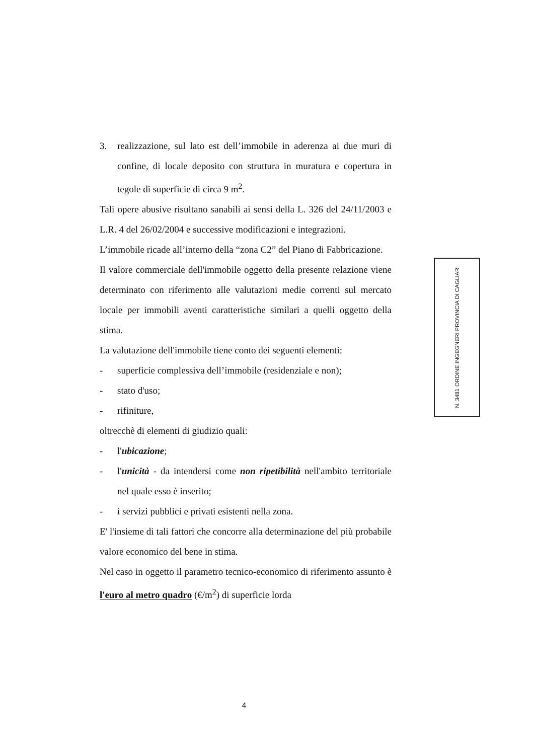3. realizzazione, sul lato est dell’immobile in aderenza ai due muri di confine, di locale deposito con struttura in muratura e copertura in tegole di superficie di circa 9 m<sup>2</sup>.
Tali opere abusive risultano sanabili ai sensi della L. 326 del 24/11/2003 e L.R. 4 del 26/02/2004 e successive modificazioni e integrazioni.
L’immobile ricade all’interno della “zona C2” del Piano di Fabbricazione.
Il valore commerciale dell'immobile oggetto della presente relazione viene determinato con riferimento alle valutazioni medie correnti sul mercato locale per immobili aventi caratteristiche similari a quelli oggetto della stima.
La valutazione dell'immobile tiene conto dei seguenti elementi:
- superficie complessiva dell’immobile (residenziale e non);
- stato d'uso;
- rifiniture,
oltrecchè di elementi di giudizio quali:
- l'ubicazione;
- l'unicità - da intendersi come non ripetibilità nell'ambito territoriale nel quale esso è inserito;
- i servizi pubblici e privati esistenti nella zona.
E' l'insieme di tali fattori che concorre alla determinazione del più probabile valore economico del bene in stima.
Nel caso in oggetto il parametro tecnico-economico di riferimento assunto è l'euro al metro quadro (€/m<sup>2</sup>) di superficie lorda
ORDINE INGEGNERI PROVINCIA DI CAGLIARI
N. 3481
4